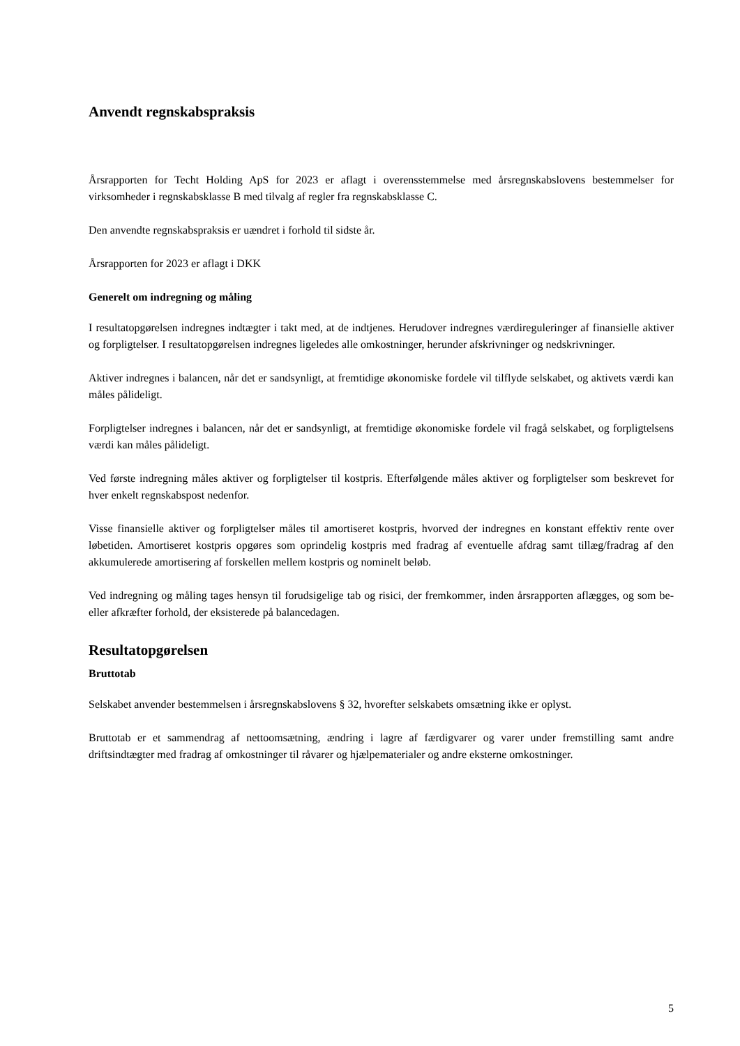Anvendt regnskabspraksis
Årsrapporten for Techt Holding ApS for 2023 er aflagt i overensstemmelse med årsregnskabslovens bestemmelser for virksomheder i regnskabsklasse B med tilvalg af regler fra regnskabsklasse C.
Den anvendte regnskabspraksis er uændret i forhold til sidste år.
Årsrapporten for 2023 er aflagt i DKK
Generelt om indregning og måling
I resultatopgørelsen indregnes indtægter i takt med, at de indtjenes. Herudover indregnes værdireguleringer af finansielle aktiver og forpligtelser. I resultatopgørelsen indregnes ligeledes alle omkostninger, herunder afskrivninger og nedskrivninger.
Aktiver indregnes i balancen, når det er sandsynligt, at fremtidige økonomiske fordele vil tilflyde selskabet, og aktivets værdi kan måles pålideligt.
Forpligtelser indregnes i balancen, når det er sandsynligt, at fremtidige økonomiske fordele vil fragå selskabet, og forpligtelsens værdi kan måles pålideligt.
Ved første indregning måles aktiver og forpligtelser til kostpris. Efterfølgende måles aktiver og forpligtelser som beskrevet for hver enkelt regnskabspost nedenfor.
Visse finansielle aktiver og forpligtelser måles til amortiseret kostpris, hvorved der indregnes en konstant effektiv rente over løbetiden. Amortiseret kostpris opgøres som oprindelig kostpris med fradrag af eventuelle afdrag samt tillæg/fradrag af den akkumulerede amortisering af forskellen mellem kostpris og nominelt beløb.
Ved indregning og måling tages hensyn til forudsigelige tab og risici, der fremkommer, inden årsrapporten aflægges, og som be- eller afkræfter forhold, der eksisterede på balancedagen.
Resultatopgørelsen
Bruttotab
Selskabet anvender bestemmelsen i årsregnskabslovens § 32, hvorefter selskabets omsætning ikke er oplyst.
Bruttotab er et sammendrag af nettoomsætning, ændring i lagre af færdigvarer og varer under fremstilling samt andre driftsindtægter med fradrag af omkostninger til råvarer og hjælpematerialer og andre eksterne omkostninger.
5